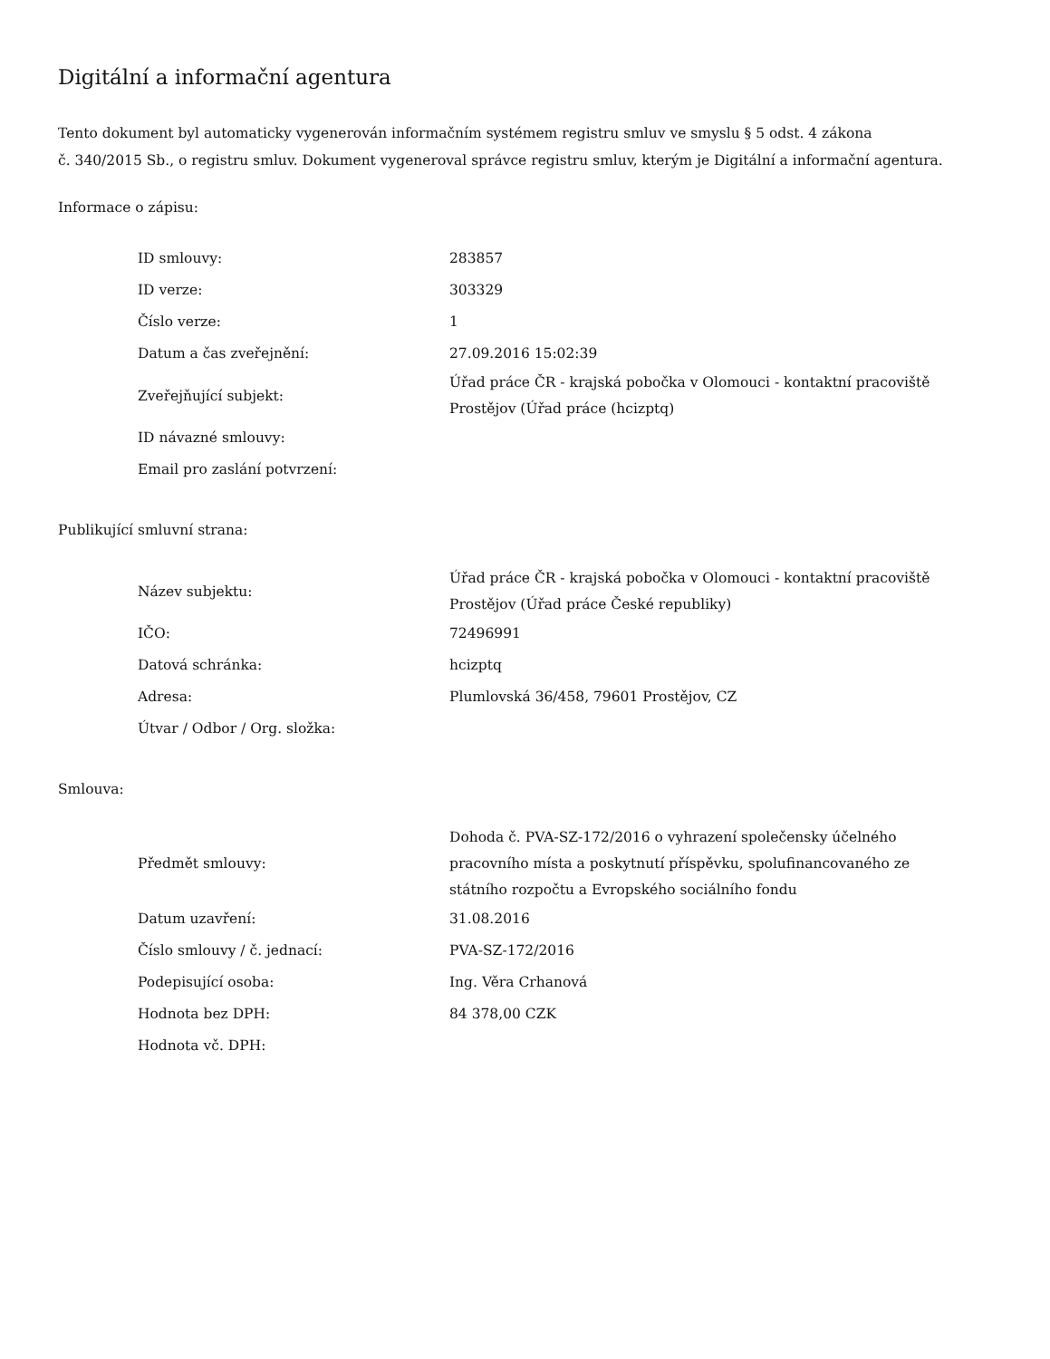Digitální a informační agentura
Tento dokument byl automaticky vygenerován informačním systémem registru smluv ve smyslu § 5 odst. 4 zákona
č. 340/2015 Sb., o registru smluv. Dokument vygeneroval správce registru smluv, kterým je Digitální a informační agentura.
Informace o zápisu:
| ID smlouvy: | 283857 |
| ID verze: | 303329 |
| Číslo verze: | 1 |
| Datum a čas zveřejnění: | 27.09.2016 15:02:39 |
| Zveřejňující subjekt: | Úřad práce ČR - krajská pobočka v Olomouci - kontaktní pracoviště Prostějov (Úřad práce (hcizptq) |
| ID návazné smlouvy: | |
| Email pro zaslání potvrzení: | |
Publikující smluvní strana:
| Název subjektu: | Úřad práce ČR - krajská pobočka v Olomouci - kontaktní pracoviště Prostějov (Úřad práce České republiky) |
| IČO: | 72496991 |
| Datová schránka: | hcizptq |
| Adresa: | Plumlovská 36/458, 79601 Prostějov, CZ |
| Útvar / Odbor / Org. složka: | |
Smlouva:
| Předmět smlouvy: | Dohoda č. PVA-SZ-172/2016 o vyhrazení společensky účelného pracovního místa a poskytnutí příspěvku, spolufinancovaného ze státního rozpočtu a Evropského sociálního fondu |
| Datum uzavření: | 31.08.2016 |
| Číslo smlouvy / č. jednací: | PVA-SZ-172/2016 |
| Podepisující osoba: | Ing. Věra Crhanová |
| Hodnota bez DPH: | 84 378,00 CZK |
| Hodnota vč. DPH: | |